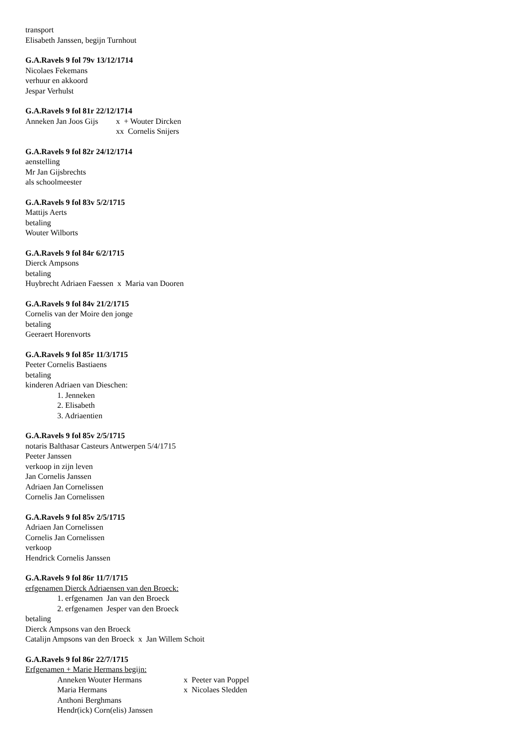transport
Elisabeth Janssen, begijn Turnhout
G.A.Ravels 9 fol 79v 13/12/1714
Nicolaes Fekemans
verhuur en akkoord
Jespar Verhulst
G.A.Ravels 9 fol 81r 22/12/1714
Anneken Jan Joos Gijs x + Wouter Dircken
xx Cornelis Snijers
G.A.Ravels 9 fol 82r 24/12/1714
aenstelling
Mr Jan Gijsbrechts
als schoolmeester
G.A.Ravels 9 fol 83v 5/2/1715
Mattijs Aerts
betaling
Wouter Wilborts
G.A.Ravels 9 fol 84r 6/2/1715
Dierck Ampsons
betaling
Huybrecht Adriaen Faessen x Maria van Dooren
G.A.Ravels 9 fol 84v 21/2/1715
Cornelis van der Moire den jonge
betaling
Geeraert Horenvorts
G.A.Ravels 9 fol 85r 11/3/1715
Peeter Cornelis Bastiaens
betaling
kinderen Adriaen van Dieschen:
1. Jenneken
2. Elisabeth
3. Adriaentien
G.A.Ravels 9 fol 85v 2/5/1715
notaris Balthasar Casteurs Antwerpen 5/4/1715
Peeter Janssen
verkoop in zijn leven
Jan Cornelis Janssen
Adriaen Jan Cornelissen
Cornelis Jan Cornelissen
G.A.Ravels 9 fol 85v 2/5/1715
Adriaen Jan Cornelissen
Cornelis Jan Cornelissen
verkoop
Hendrick Cornelis Janssen
G.A.Ravels 9 fol 86r 11/7/1715
erfgenamen Dierck Adriaensen van den Broeck:
1. erfgenamen Jan van den Broeck
2. erfgenamen Jesper van den Broeck
betaling
Dierck Ampsons van den Broeck
Catalijn Ampsons van den Broeck x Jan Willem Schoit
G.A.Ravels 9 fol 86r 22/7/1715
Erfgenamen + Marie Hermans begijn:
Anneken Wouter Hermans x Peeter van Poppel
Maria Hermans x Nicolaes Sledden
Anthoni Berghmans
Hendr(ick) Corn(elis) Janssen